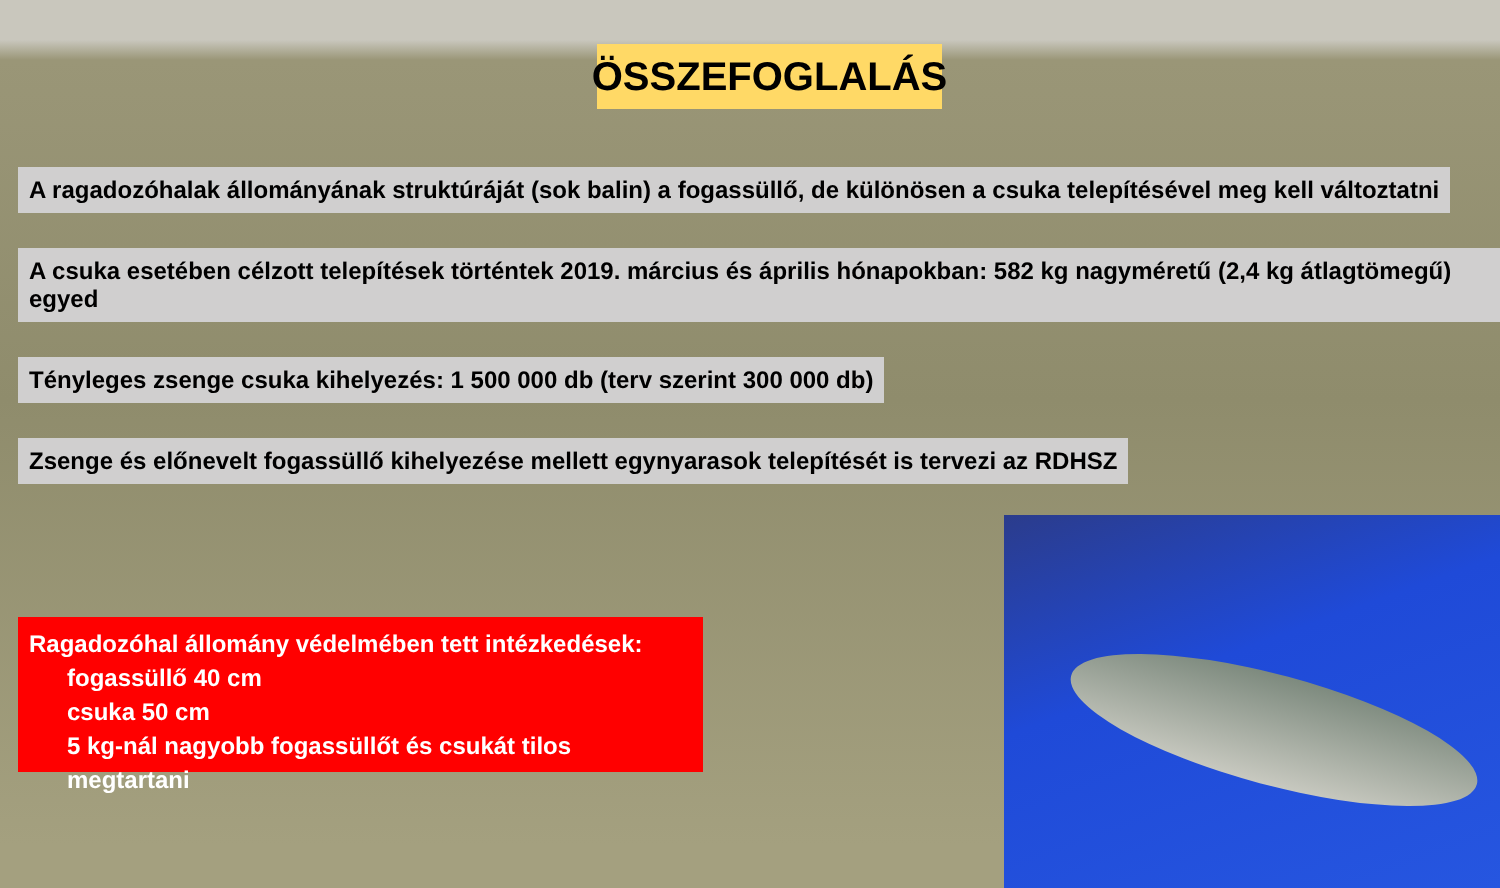ÖSSZEFOGLALÁS
A ragadozóhalak állományának struktúráját (sok balin) a fogassüllő, de különösen a csuka telepítésével meg kell változtatni
A csuka esetében célzott telepítések történtek 2019. március és április hónapokban: 582 kg nagyméretű (2,4 kg átlagtömegű) egyed
Tényleges zsenge csuka kihelyezés: 1 500 000 db (terv szerint 300 000 db)
Zsenge és előnevelt fogassüllő kihelyezése mellett egynyarasok telepítését is tervezi az RDHSZ
Ragadozóhal állomány védelmében tett intézkedések:
fogassüllő 40 cm
csuka 50 cm
5 kg-nál nagyobb fogassüllőt és csukát tilos megtartani